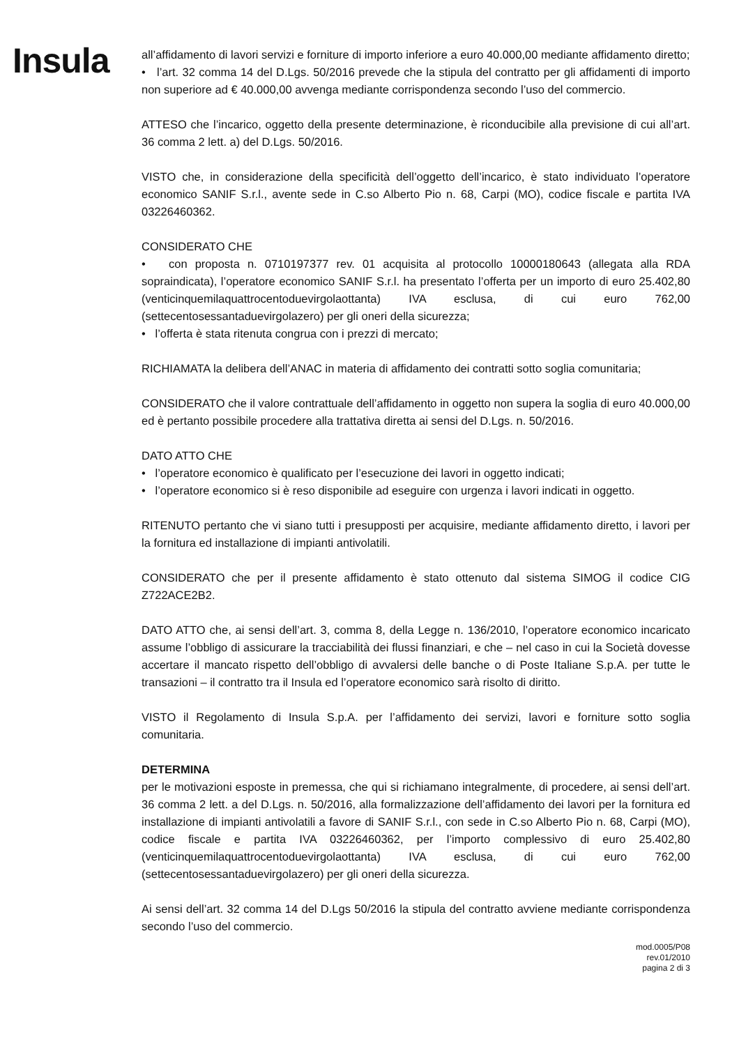Insula
all’affidamento di lavori servizi e forniture di importo inferiore a euro 40.000,00 mediante affidamento diretto;
• l’art. 32 comma 14 del D.Lgs. 50/2016 prevede che la stipula del contratto per gli affidamenti di importo non superiore ad € 40.000,00 avvenga mediante corrispondenza secondo l’uso del commercio.
ATTESO che l’incarico, oggetto della presente determinazione, è riconducibile alla previsione di cui all’art. 36 comma 2 lett. a) del D.Lgs. 50/2016.
VISTO che, in considerazione della specificità dell’oggetto dell’incarico, è stato individuato l’operatore economico SANIF S.r.l., avente sede in C.so Alberto Pio n. 68, Carpi (MO), codice fiscale e partita IVA 03226460362.
CONSIDERATO CHE
• con proposta n. 0710197377 rev. 01 acquisita al protocollo 10000180643 (allegata alla RDA sopraindicata), l’operatore economico SANIF S.r.l. ha presentato l’offerta per un importo di euro 25.402,80 (venticinquemilaquattrocentoduevirgolaottanta) IVA esclusa, di cui euro 762,00 (settecentosessantaduevirgolazero) per gli oneri della sicurezza;
• l’offerta è stata ritenuta congrua con i prezzi di mercato;
RICHIAMATA la delibera dell’ANAC in materia di affidamento dei contratti sotto soglia comunitaria;
CONSIDERATO che il valore contrattuale dell’affidamento in oggetto non supera la soglia di euro 40.000,00 ed è pertanto possibile procedere alla trattativa diretta ai sensi del D.Lgs. n. 50/2016.
DATO ATTO CHE
• l’operatore economico è qualificato per l’esecuzione dei lavori in oggetto indicati;
• l’operatore economico si è reso disponibile ad eseguire con urgenza i lavori indicati in oggetto.
RITENUTO pertanto che vi siano tutti i presupposti per acquisire, mediante affidamento diretto, i lavori per la fornitura ed installazione di impianti antivolatili.
CONSIDERATO che per il presente affidamento è stato ottenuto dal sistema SIMOG il codice CIG Z722ACE2B2.
DATO ATTO che, ai sensi dell’art. 3, comma 8, della Legge n. 136/2010, l’operatore economico incaricato assume l’obbligo di assicurare la tracciabilità dei flussi finanziari, e che – nel caso in cui la Società dovesse accertare il mancato rispetto dell’obbligo di avvalersi delle banche o di Poste Italiane S.p.A. per tutte le transazioni – il contratto tra il Insula ed l’operatore economico sarà risolto di diritto.
VISTO il Regolamento di Insula S.p.A. per l’affidamento dei servizi, lavori e forniture sotto soglia comunitaria.
DETERMINA
per le motivazioni esposte in premessa, che qui si richiamano integralmente, di procedere, ai sensi dell’art. 36 comma 2 lett. a del D.Lgs. n. 50/2016, alla formalizzazione dell’affidamento dei lavori per la fornitura ed installazione di impianti antivolatili a favore di SANIF S.r.l., con sede in C.so Alberto Pio n. 68, Carpi (MO), codice fiscale e partita IVA 03226460362, per l’importo complessivo di euro 25.402,80 (venticinquemilaquattrocentoduevirgolaottanta) IVA esclusa, di cui euro 762,00 (settecentosessantaduevirgolazero) per gli oneri della sicurezza.
Ai sensi dell’art. 32 comma 14 del D.Lgs 50/2016 la stipula del contratto avviene mediante corrispondenza secondo l’uso del commercio.
mod.0005/P08
rev.01/2010
pagina 2 di 3